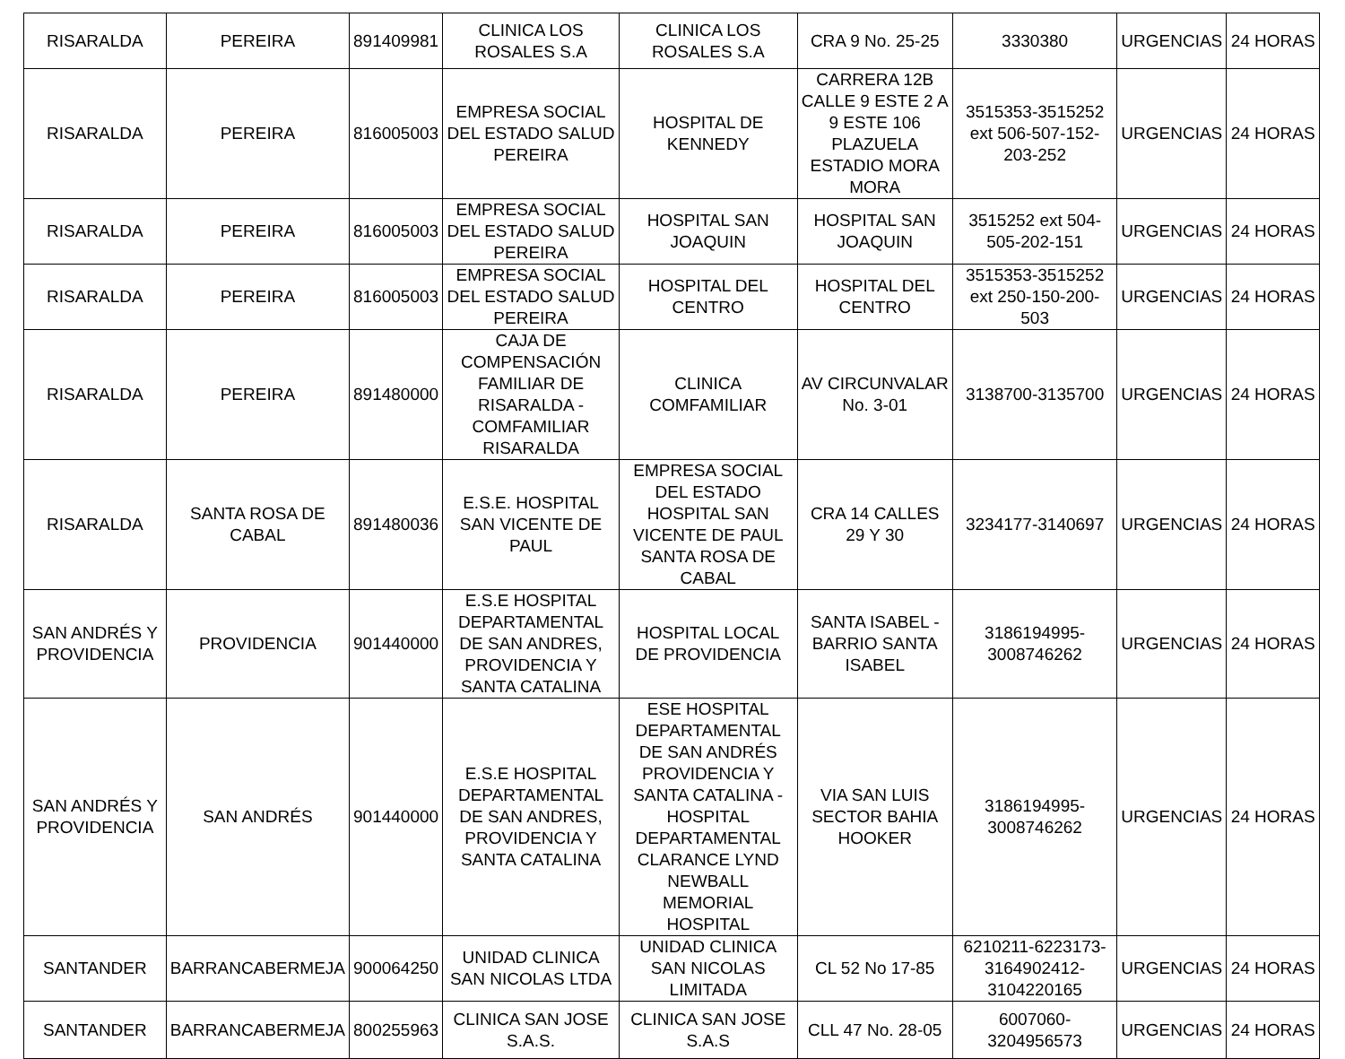| RISARALDA | PEREIRA | 891409981 | CLINICA LOS ROSALES S.A | CLINICA LOS ROSALES S.A | CRA 9 No. 25-25 | 3330380 | URGENCIAS | 24 HORAS |
| RISARALDA | PEREIRA | 816005003 | EMPRESA SOCIAL DEL ESTADO SALUD PEREIRA | HOSPITAL DE KENNEDY | CARRERA 12B CALLE 9 ESTE 2 A 9 ESTE 106 PLAZUELA ESTADIO MORA MORA | 3515353-3515252 ext 506-507-152-203-252 | URGENCIAS | 24 HORAS |
| RISARALDA | PEREIRA | 816005003 | EMPRESA SOCIAL DEL ESTADO SALUD PEREIRA | HOSPITAL SAN JOAQUIN | HOSPITAL SAN JOAQUIN | 3515252 ext 504-505-202-151 | URGENCIAS | 24 HORAS |
| RISARALDA | PEREIRA | 816005003 | EMPRESA SOCIAL DEL ESTADO SALUD PEREIRA | HOSPITAL DEL CENTRO | HOSPITAL DEL CENTRO | 3515353-3515252 ext 250-150-200-503 | URGENCIAS | 24 HORAS |
| RISARALDA | PEREIRA | 891480000 | CAJA DE COMPENSACIÓN FAMILIAR DE RISARALDA - COMFAMILIAR RISARALDA | CLINICA COMFAMILIAR | AV CIRCUNVALAR No. 3-01 | 3138700-3135700 | URGENCIAS | 24 HORAS |
| RISARALDA | SANTA ROSA DE CABAL | 891480036 | E.S.E. HOSPITAL SAN VICENTE DE PAUL | EMPRESA SOCIAL DEL ESTADO HOSPITAL SAN VICENTE DE PAUL SANTA ROSA DE CABAL | CRA 14 CALLES 29 Y 30 | 3234177-3140697 | URGENCIAS | 24 HORAS |
| SAN ANDRÉS Y PROVIDENCIA | PROVIDENCIA | 901440000 | E.S.E HOSPITAL DEPARTAMENTAL DE SAN ANDRES, PROVIDENCIA Y SANTA CATALINA | HOSPITAL LOCAL DE PROVIDENCIA | SANTA ISABEL - BARRIO SANTA ISABEL | 3186194995-3008746262 | URGENCIAS | 24 HORAS |
| SAN ANDRÉS Y PROVIDENCIA | SAN ANDRÉS | 901440000 | E.S.E HOSPITAL DEPARTAMENTAL DE SAN ANDRES, PROVIDENCIA Y SANTA CATALINA | ESE HOSPITAL DEPARTAMENTAL DE SAN ANDRÉS PROVIDENCIA Y SANTA CATALINA - HOSPITAL DEPARTAMENTAL CLARANCE LYND NEWBALL MEMORIAL HOSPITAL | VIA SAN LUIS SECTOR BAHIA HOOKER | 3186194995-3008746262 | URGENCIAS | 24 HORAS |
| SANTANDER | BARRANCABERMEJA | 900064250 | UNIDAD CLINICA SAN NICOLAS LTDA | UNIDAD CLINICA SAN NICOLAS LIMITADA | CL 52 No 17-85 | 6210211-6223173-3164902412-3104220165 | URGENCIAS | 24 HORAS |
| SANTANDER | BARRANCABERMEJA | 800255963 | CLINICA SAN JOSE S.A.S. | CLINICA SAN JOSE S.A.S | CLL 47 No. 28-05 | 6007060-3204956573 | URGENCIAS | 24 HORAS |